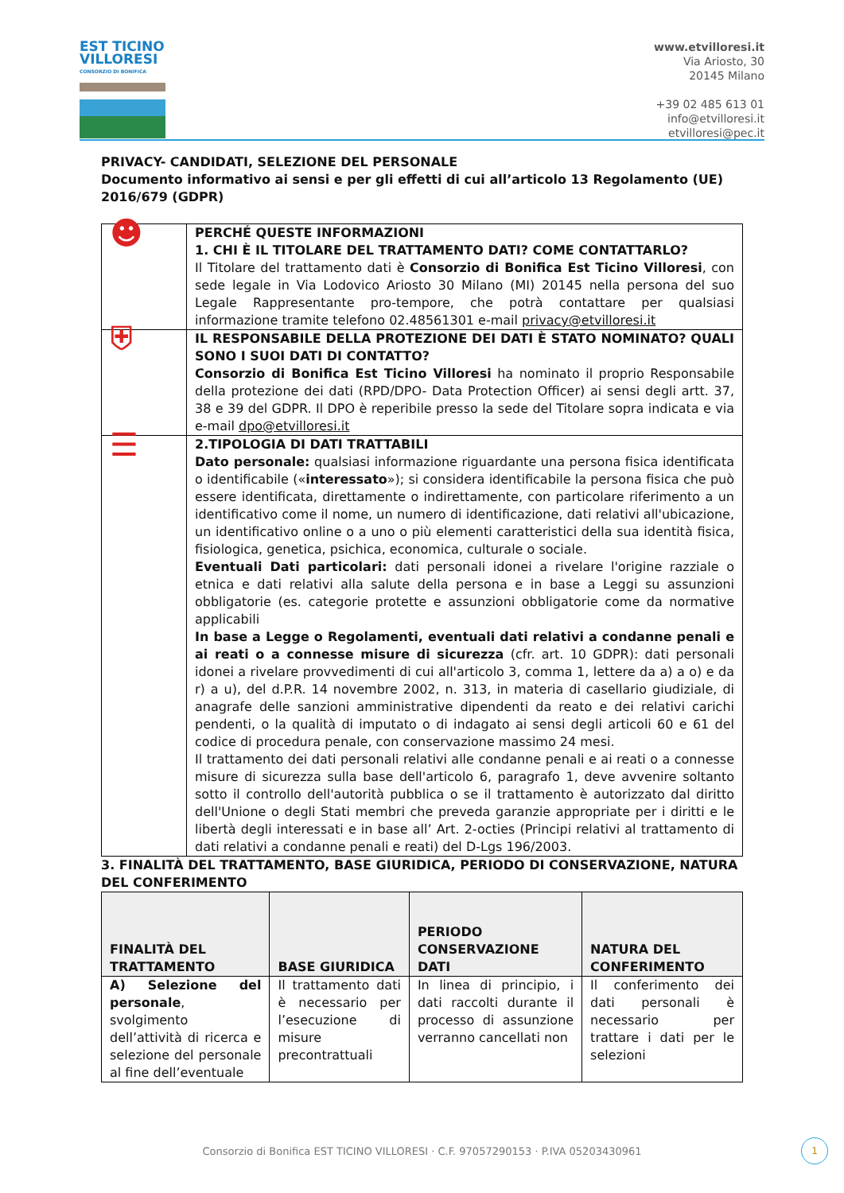EST TICINO VILLORESI
CONSORZIO DI BONIFICA
www.etvilloresi.it
Via Ariosto, 30
20145 Milano
+39 02 485 613 01
info@etvilloresi.it
etvilloresi@pec.it
PRIVACY- CANDIDATI, SELEZIONE DEL PERSONALE
Documento informativo ai sensi e per gli effetti di cui all’articolo 13 Regolamento (UE) 2016/679 (GDPR)
| ☻ | PERCHÉ QUESTE INFORMAZIONI 1. CHI È IL TITOLARE DEL TRATTAMENTO DATI? COME CONTATTARLO? Il Titolare del trattamento dati è Consorzio di Bonifica Est Ticino Villoresi , con sede legale in Via Lodovico Ariosto 30 Milano (MI) 20145 nella persona del suo Legale Rappresentante pro-tempore, che potrà contattare per qualsiasi informazione tramite telefono 02.48561301 e-mail privacy@etvilloresi.it |
| ⛨ | IL RESPONSABILE DELLA PROTEZIONE DEI DATI È STATO NOMINATO? QUALI SONO I SUOI DATI DI CONTATTO? Consorzio di Bonifica Est Ticino Villoresi ha nominato il proprio Responsabile della protezione dei dati (RPD/DPO- Data Protection Officer) ai sensi degli artt. 37, 38 e 39 del GDPR. Il DPO è reperibile presso la sede del Titolare sopra indicata e via e-mail dpo@etvilloresi.it |
| ☰ | 2.TIPOLOGIA DI DATI TRATTABILI Dato personale: qualsiasi informazione riguardante una persona fisica identificata o identificabile (« interessato »); si considera identificabile la persona fisica che può essere identificata, direttamente o indirettamente, con particolare riferimento a un identificativo come il nome, un numero di identificazione, dati relativi all'ubicazione, un identificativo online o a uno o più elementi caratteristici della sua identità fisica, fisiologica, genetica, psichica, economica, culturale o sociale. Eventuali Dati particolari: dati personali idonei a rivelare l'origine razziale o etnica e dati relativi alla salute della persona e in base a Leggi su assunzioni obbligatorie (es. categorie protette e assunzioni obbligatorie come da normative applicabili In base a Legge o Regolamenti, eventuali dati relativi a condanne penali e ai reati o a connesse misure di sicurezza (cfr. art. 10 GDPR): dati personali idonei a rivelare provvedimenti di cui all'articolo 3, comma 1, lettere da a) a o) e da r) a u), del d.P.R. 14 novembre 2002, n. 313, in materia di casellario giudiziale, di anagrafe delle sanzioni amministrative dipendenti da reato e dei relativi carichi pendenti, o la qualità di imputato o di indagato ai sensi degli articoli 60 e 61 del codice di procedura penale, con conservazione massimo 24 mesi. Il trattamento dei dati personali relativi alle condanne penali e ai reati o a connesse misure di sicurezza sulla base dell'articolo 6, paragrafo 1, deve avvenire soltanto sotto il controllo dell'autorità pubblica o se il trattamento è autorizzato dal diritto dell'Unione o degli Stati membri che preveda garanzie appropriate per i diritti e le libertà degli interessati e in base all’ Art. 2-octies (Principi relativi al trattamento di dati relativi a condanne penali e reati) del D-Lgs 196/2003. |
3. FINALITÀ DEL TRATTAMENTO, BASE GIURIDICA, PERIODO DI CONSERVAZIONE, NATURA DEL CONFERIMENTO
| FINALITÀ DEL TRATTAMENTO | BASE GIURIDICA | PERIODO CONSERVAZIONE DATI | NATURA DEL CONFERIMENTO |
| --- | --- | --- | --- |
| A) Selezione del personale , svolgimento dell’attività di ricerca e selezione del personale al fine dell’eventuale | Il trattamento dati è necessario per l’esecuzione di misure precontrattuali | In linea di principio, i dati raccolti durante il processo di assunzione verranno cancellati non | Il conferimento dei dati personali è necessario per trattare i dati per le selezioni |
Consorzio di Bonifica EST TICINO VILLORESI · C.F. 97057290153 · P.IVA 05203430961
1